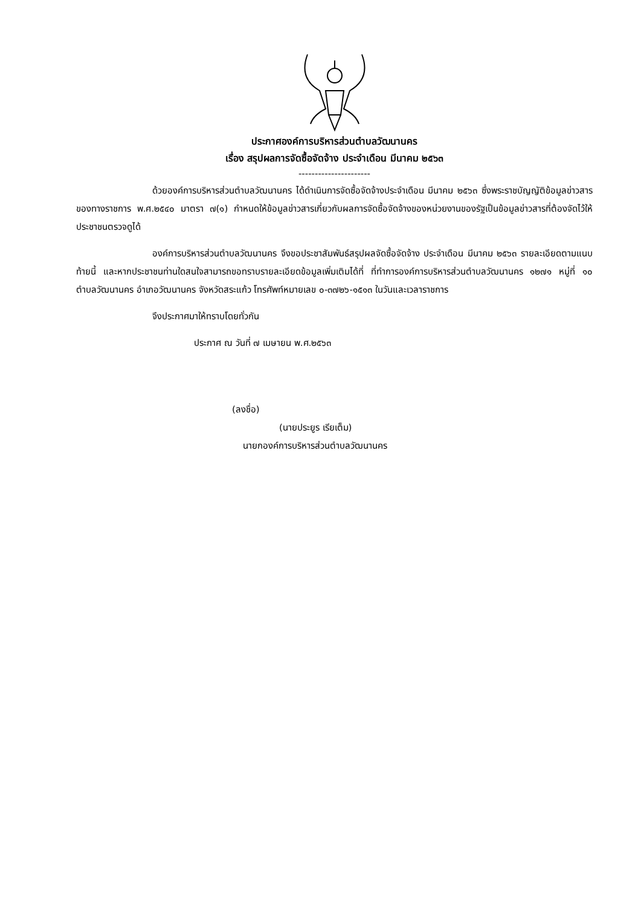ประกาศองค์การบริหารส่วนตำบลวัฒนานคร
เรื่อง สรุปผลการจัดซื้อจัดจ้าง ประจำเดือน มีนาคม ๒๕๖๓
----------------------
ด้วยองค์การบริหารส่วนตำบลวัฒนานคร ได้ดำเนินการจัดซื้อจัดจ้างประจำเดือน มีนาคม ๒๕๖๓ ซึ่งพระราชบัญญัติข้อมูลข่าวสารของทางราชการ พ.ศ.๒๕๔๐ มาตรา ๗(๑) กำหนดให้ข้อมูลข่าวสารเกี่ยวกับผลการจัดซื้อจัดจ้างของหน่วยงานของรัฐเป็นข้อมูลข่าวสารที่ต้องจัดไว้ให้ประชาชนตรวจดูได้
องค์การบริหารส่วนตำบลวัฒนานคร จึงขอประชาสัมพันธ์สรุปผลจัดซื้อจัดจ้าง ประจำเดือน มีนาคม ๒๕๖๓ รายละเอียดตามแนบท้ายนี้ และหากประชาชนท่านใดสนใจสามารถขอทราบรายละเอียดข้อมูลเพิ่มเติมได้ที่ ที่ทำการองค์การบริหารส่วนตำบลวัฒนานคร ๑๒๗๑ หมู่ที่ ๑๐ ตำบลวัฒนานคร อำเภอวัฒนานคร จังหวัดสระแก้ว โทรศัพท์หมายเลข ๐-๓๗๒๖-๑๕๑๓ ในวันและเวลาราชการ
จึงประกาศมาให้ทราบโดยทั่วกัน
ประกาศ ณ วันที่ ๗ เมษายน พ.ศ.๒๕๖๓
(ลงชื่อ)
(นายประยูร เรียเต็ม)
นายกองค์การบริหารส่วนตำบลวัฒนานคร